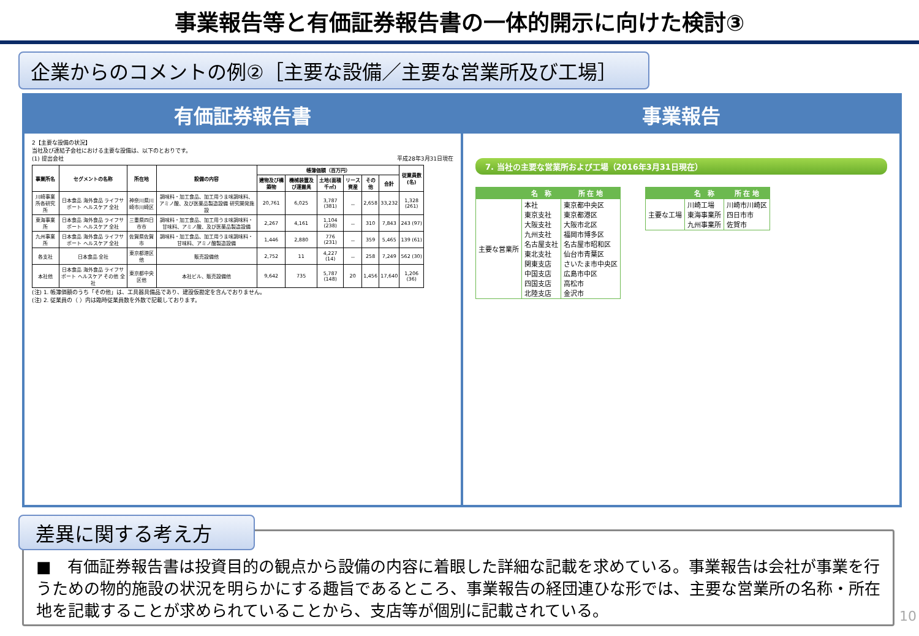事業報告等と有価証券報告書の一体的開示に向けた検討③
企業からのコメントの例②［主要な設備／主要な営業所及び工場］
有価証券報告書
2【主要な設備の状況】
当社及び連結子会社における主要な設備は、以下のとおりです。
(1) 提出会社 平成28年3月31日現在
| 事業所名 | セグメントの名称 | 所在地 | 設備の内容 | 帳簿価額（百万円） | | | | | | 従業員数(名) |
| --- | --- | --- | --- | --- | --- | --- | --- | --- | --- | --- |
| | | | | 建物及び構築物 | 機械装置及び運搬具 | 土地(面積千㎡) | リース資産 | その他 | 合計 | |
| 川崎事業所各研究所 | 日本食品 海外食品 ライフサポート ヘルスケア 全社 | 神奈川県川崎市川崎区 | 調味料・加工食品、加工用うま味調味料、アミノ酸、及び医薬品製造設備 研究開発施設 | 20,761 | 6,025 | 3,787 (381) | － | 2,658 | 33,232 | 1,328 (261) |
| 東海事業所 | 日本食品 海外食品 ライフサポート ヘルスケア 全社 | 三重県四日市市 | 調味料・加工食品、加工用うま味調味料・甘味料、アミノ酸、及び医薬品製造設備 | 2,267 | 4,161 | 1,104 (238) | － | 310 | 7,843 | 243 (97) |
| 九州事業所 | 日本食品 海外食品 ライフサポート ヘルスケア 全社 | 佐賀県佐賀市 | 調味料・加工食品、加工用うま味調味料・甘味料、アミノ酸製造設備 | 1,446 | 2,880 | 776 (231) | － | 359 | 5,465 | 139 (61) |
| 各支社 | 日本食品 全社 | 東京都港区他 | 販売設備他 | 2,752 | 11 | 4,227 (14) | － | 258 | 7,249 | 562 (30) |
| 本社他 | 日本食品 海外食品 ライフサポート ヘルスケア その他 全社 | 東京都中央区他 | 本社ビル、販売設備他 | 9,642 | 735 | 5,787 (148) | 20 | 1,456 | 17,640 | 1,206 (36) |
(注) 1. 帳簿価額のうち「その他」は、工具器具備品であり、建設仮勘定を含んでおりません。
(注) 2. 従業員の（ ）内は臨時従業員数を外数で記載しております。
事業報告
7. 当社の主要な営業所および工場（2016年3月31日現在）
| | 名 称 | 所 在 地 |
| --- | --- | --- |
| 主要な営業所 | 本社 東京支社 大阪支社 九州支社 名古屋支社 東北支社 関東支店 中国支店 四国支店 北陸支店 | 東京都中央区 東京都港区 大阪市北区 福岡市博多区 名古屋市昭和区 仙台市青葉区 さいたま市中央区 広島市中区 高松市 金沢市 |
| | 名 称 | 所 在 地 |
| --- | --- | --- |
| 主要な工場 | 川崎工場 東海事業所 九州事業所 | 川崎市川崎区 四日市市 佐賀市 |
差異に関する考え方
■　有価証券報告書は投資目的の観点から設備の内容に着眼した詳細な記載を求めている。事業報告は会社が事業を行うための物的施設の状況を明らかにする趣旨であるところ、事業報告の経団連ひな形では、主要な営業所の名称・所在地を記載することが求められていることから、支店等が個別に記載されている。
10